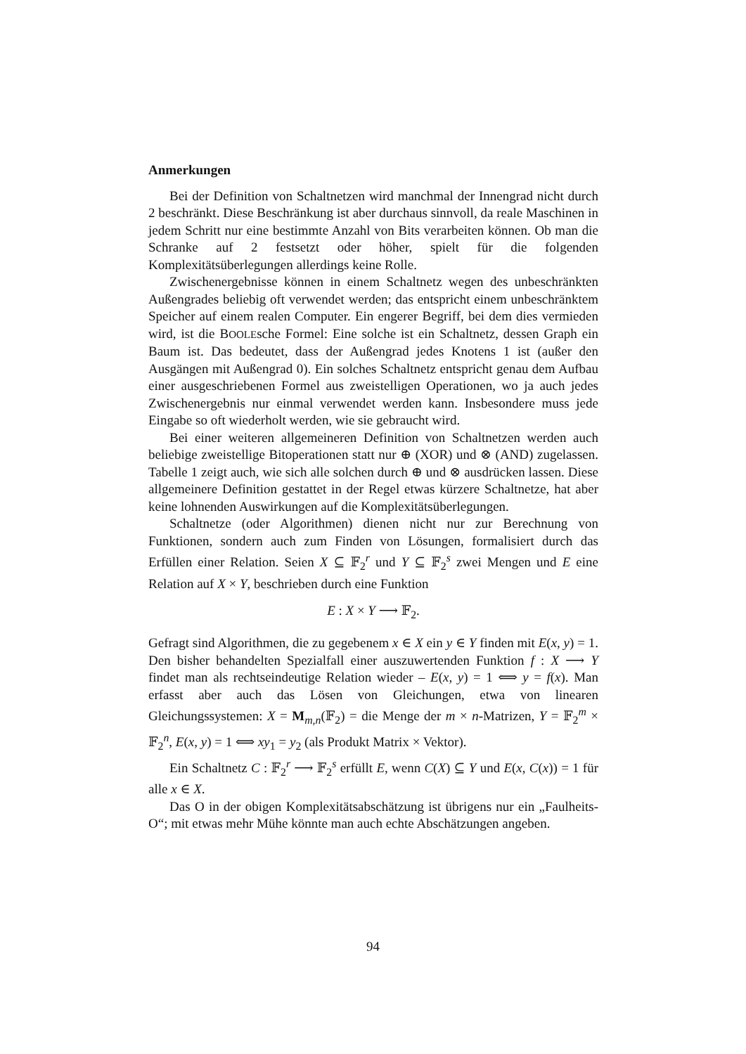Anmerkungen
Bei der Definition von Schaltnetzen wird manchmal der Innengrad nicht durch 2 beschränkt. Diese Beschränkung ist aber durchaus sinnvoll, da reale Maschinen in jedem Schritt nur eine bestimmte Anzahl von Bits verarbeiten können. Ob man die Schranke auf 2 festsetzt oder höher, spielt für die folgenden Komplexitätsüberlegungen allerdings keine Rolle.
Zwischenergebnisse können in einem Schaltnetz wegen des unbeschränkten Außengrades beliebig oft verwendet werden; das entspricht einem unbeschränktem Speicher auf einem realen Computer. Ein engerer Begriff, bei dem dies vermieden wird, ist die BOOLEsche Formel: Eine solche ist ein Schaltnetz, dessen Graph ein Baum ist. Das bedeutet, dass der Außengrad jedes Knotens 1 ist (außer den Ausgängen mit Außengrad 0). Ein solches Schaltnetz entspricht genau dem Aufbau einer ausgeschriebenen Formel aus zweistelligen Operationen, wo ja auch jedes Zwischenergebnis nur einmal verwendet werden kann. Insbesondere muss jede Eingabe so oft wiederholt werden, wie sie gebraucht wird.
Bei einer weiteren allgemeineren Definition von Schaltnetzen werden auch beliebige zweistellige Bitoperationen statt nur ⊕ (XOR) und ⊗ (AND) zugelassen. Tabelle 1 zeigt auch, wie sich alle solchen durch ⊕ und ⊗ ausdrücken lassen. Diese allgemeinere Definition gestattet in der Regel etwas kürzere Schaltnetze, hat aber keine lohnenden Auswirkungen auf die Komplexitätsüberlegungen.
Schaltnetze (oder Algorithmen) dienen nicht nur zur Berechnung von Funktionen, sondern auch zum Finden von Lösungen, formalisiert durch das Erfüllen einer Relation. Seien X ⊆ 𝔽<sub>2</sub><sup>r</sup> und Y ⊆ 𝔽<sub>2</sub><sup>s</sup> zwei Mengen und E eine Relation auf X × Y, beschrieben durch eine Funktion
E : X × Y ⟶ 𝔽<sub>2</sub>.
Gefragt sind Algorithmen, die zu gegebenem x ∈ X ein y ∈ Y finden mit E(x, y) = 1. Den bisher behandelten Spezialfall einer auszuwertenden Funktion f : X ⟶ Y findet man als rechtseindeutige Relation wieder – E(x, y) = 1 ⟺ y = f(x). Man erfasst aber auch das Lösen von Gleichungen, etwa von linearen Gleichungssystemen: X = M<sub>m,n</sub>(𝔽<sub>2</sub>) = die Menge der m × n-Matrizen, Y = 𝔽<sub>2</sub><sup>m</sup> × 𝔽<sub>2</sub><sup>n</sup>, E(x, y) = 1 ⟺ xy<sub>1</sub> = y<sub>2</sub> (als Produkt Matrix × Vektor).
Ein Schaltnetz C : 𝔽<sub>2</sub><sup>r</sup> ⟶ 𝔽<sub>2</sub><sup>s</sup> erfüllt E, wenn C(X) ⊆ Y und E(x, C(x)) = 1 für alle x ∈ X.
Das O in der obigen Komplexitätsabschätzung ist übrigens nur ein „Faulheits-O“; mit etwas mehr Mühe könnte man auch echte Abschätzungen angeben.
94